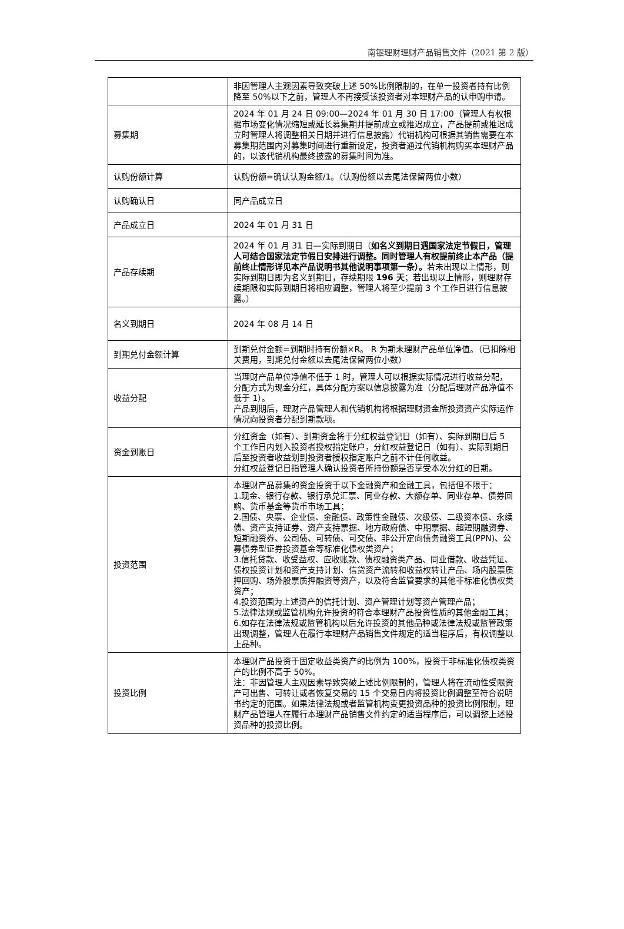南银理财理财产品销售文件（2021 第 2 版）
| | 非因管理人主观因素导致突破上述 50%比例限制的，在单一投资者持有比例降至 50%以下之前，管理人不再接受该投资者对本理财产品的认申购申请。 |
| 募集期 | 2024 年 01 月 24 日 09:00—2024 年 01 月 30 日 17:00（管理人有权根据市场变化情况缩短或延长募集期并提前成立或推迟成立，产品提前或推迟成立时管理人将调整相关日期并进行信息披露）代销机构可根据其销售需要在本募集期范围内对募集时间进行重新设定，投资者通过代销机构购买本理财产品的，以该代销机构最终披露的募集时间为准。 |
| 认购份额计算 | 认购份额=确认认购金额/1。（认购份额以去尾法保留两位小数） |
| 认购确认日 | 同产品成立日 |
| 产品成立日 | 2024 年 01 月 31 日 |
| 产品存续期 | 2024 年 01 月 31 日—实际到期日（ 如名义到期日遇国家法定节假日，管理人可结合国家法定节假日安排进行调整。同时管理人有权提前终止本产品（提前终止情形详见本产品说明书其他说明事项第一条）。 若未出现以上情形，则实际到期日即为名义到期日，存续期限 196 天 ；若出现以上情形，则理财存续期限和实际到期日将相应调整，管理人将至少提前 3 个工作日进行信息披露。） |
| 名义到期日 | 2024 年 08 月 14 日 |
| 到期兑付金额计算 | 到期兑付金额=到期时持有份额×R。 R 为期末理财产品单位净值。（已扣除相关费用，到期兑付金额以去尾法保留两位小数） |
| 收益分配 | 当理财产品单位净值不低于 1 时，管理人可以根据实际情况进行收益分配，分配方式为现金分红，具体分配方案以信息披露为准（分配后理财产品净值不低于 1）。 产品到期后，理财产品管理人和代销机构将根据理财资金所投资资产实际运作情况向投资者分配到期款项。 |
| 资金到账日 | 分红资金（如有）、到期资金将于分红权益登记日（如有）、实际到期日后 5 个工作日内划入投资者授权指定账户，分红权益登记日（如有）、实际到期日后至投资者收益划到投资者授权指定账户之前不计任何收益。 分红权益登记日指管理人确认投资者所持份额是否享受本次分红的日期。 |
| 投资范围 | 本理财产品募集的资金投资于以下金融资产和金融工具，包括但不限于： 1.现金、银行存款、银行承兑汇票、同业存款、大额存单、同业存单、债券回购、货币基金等货币市场工具； 2.国债、央票、企业债、金融债、政策性金融债、次级债、二级资本债、永续债、资产支持证券、资产支持票据、地方政府债、中期票据、超短期融资券、短期融资券、公司债、可转债、可交债、非公开定向债务融资工具(PPN)、公募债券型证券投资基金等标准化债权类资产； 3.信托贷款、收受益权、应收账款、债权融资类产品、同业借款、收益凭证、债权投资计划和资产支持计划、信贷资产流转和收益权转让产品、场内股票质押回购、场外股票质押融资等资产，以及符合监管要求的其他非标准化债权类资产； 4.投资范围为上述资产的信托计划、资产管理计划等资产管理产品； 5.法律法规或监管机构允许投资的符合本理财产品投资性质的其他金融工具； 6.如存在法律法规或监管机构以后允许投资的其他品种或法律法规或监管政策出现调整，管理人在履行本理财产品销售文件规定的适当程序后，有权调整以上品种。 |
| 投资比例 | 本理财产品投资于固定收益类资产的比例为 100%，投资于非标准化债权类资产的比例不高于 50%。 注：非因管理人主观因素导致突破上述比例限制的，管理人将在流动性受限资产可出售、可转让或者恢复交易的 15 个交易日内将投资比例调整至符合说明书约定的范围。如果法律法规或者监管机构变更投资品种的投资比例限制，理财产品管理人在履行本理财产品销售文件约定的适当程序后，可以调整上述投资品种的投资比例。 |